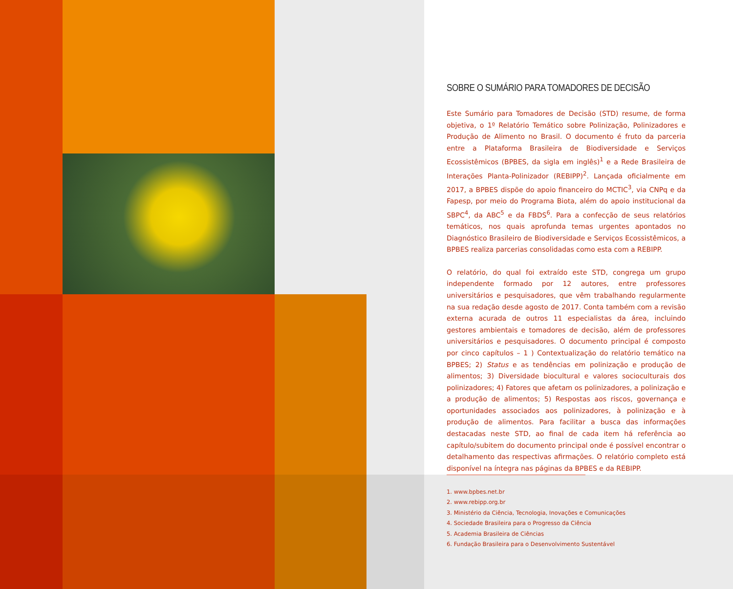SOBRE O SUMÁRIO PARA TOMADORES DE DECISÃO
Este Sumário para Tomadores de Decisão (STD) resume, de forma objetiva, o 1º Relatório Temático sobre Polinização, Polinizadores e Produção de Alimento no Brasil. O documento é fruto da parceria entre a Plataforma Brasileira de Biodiversidade e Serviços Ecossistêmicos (BPBES, da sigla em inglês)<sup>1</sup> e a Rede Brasileira de Interações Planta-Polinizador (REBIPP)<sup>2</sup>. Lançada oficialmente em 2017, a BPBES dispõe do apoio financeiro do MCTIC<sup>3</sup>, via CNPq e da Fapesp, por meio do Programa Biota, além do apoio institucional da SBPC<sup>4</sup>, da ABC<sup>5</sup> e da FBDS<sup>6</sup>. Para a confecção de seus relatórios temáticos, nos quais aprofunda temas urgentes apontados no Diagnóstico Brasileiro de Biodiversidade e Serviços Ecossistêmicos, a BPBES realiza parcerias consolidadas como esta com a REBIPP.
O relatório, do qual foi extraído este STD, congrega um grupo independente formado por 12 autores, entre professores universitários e pesquisadores, que vêm trabalhando regularmente na sua redação desde agosto de 2017. Conta também com a revisão externa acurada de outros 11 especialistas da área, incluindo gestores ambientais e tomadores de decisão, além de professores universitários e pesquisadores. O documento principal é composto por cinco capítulos – 1 ) Contextualização do relatório temático na BPBES; 2) Status e as tendências em polinização e produção de alimentos; 3) Diversidade biocultural e valores socioculturais dos polinizadores; 4) Fatores que afetam os polinizadores, a polinização e a produção de alimentos; 5) Respostas aos riscos, governança e oportunidades associados aos polinizadores, à polinização e à produção de alimentos. Para facilitar a busca das informações destacadas neste STD, ao final de cada item há referência ao capítulo/subitem do documento principal onde é possível encontrar o detalhamento das respectivas afirmações. O relatório completo está disponível na íntegra nas páginas da BPBES e da REBIPP.
1. www.bpbes.net.br
2. www.rebipp.org.br
3. Ministério da Ciência, Tecnologia, Inovações e Comunicações
4. Sociedade Brasileira para o Progresso da Ciência
5. Academia Brasileira de Ciências
6. Fundação Brasileira para o Desenvolvimento Sustentável